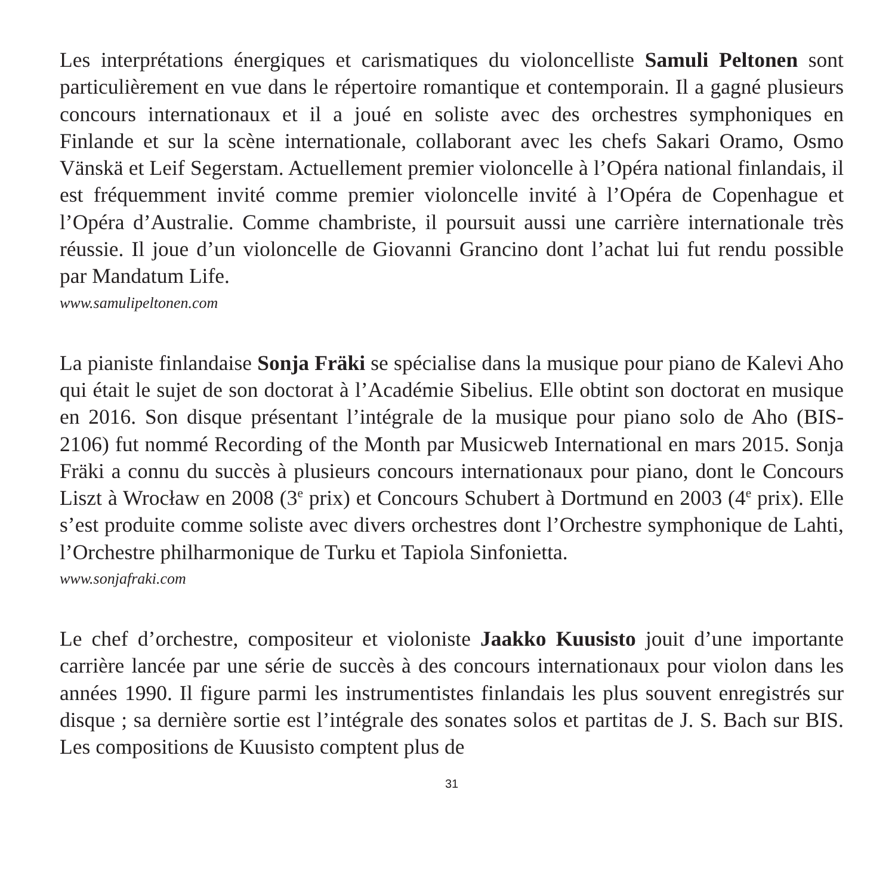Les interprétations énergiques et carismatiques du violoncelliste Samuli Peltonen sont particulièrement en vue dans le répertoire romantique et contemporain. Il a gagné plusieurs concours internationaux et il a joué en soliste avec des orchestres symphoniques en Finlande et sur la scène internationale, collaborant avec les chefs Sakari Oramo, Osmo Vänskä et Leif Segerstam. Actuellement premier violoncelle à l’Opéra national finlandais, il est fréquemment invité comme premier violoncelle invité à l’Opéra de Copenhague et l’Opéra d’Australie. Comme chambriste, il poursuit aussi une carrière internationale très réussie. Il joue d’un violoncelle de Giovanni Grancino dont l’achat lui fut rendu possible par Mandatum Life.
www.samulipeltonen.com
La pianiste finlandaise Sonja Fräki se spécialise dans la musique pour piano de Kalevi Aho qui était le sujet de son doctorat à l’Académie Sibelius. Elle obtint son doctorat en musique en 2016. Son disque présentant l’intégrale de la musique pour piano solo de Aho (BIS-2106) fut nommé Recording of the Month par Musicweb International en mars 2015. Sonja Fräki a connu du succès à plusieurs concours internationaux pour piano, dont le Concours Liszt à Wrocław en 2008 (3<sup>e</sup> prix) et Concours Schubert à Dortmund en 2003 (4<sup>e</sup> prix). Elle s’est produite comme soliste avec divers orchestres dont l’Orchestre symphonique de Lahti, l’Orchestre philharmonique de Turku et Tapiola Sinfonietta.
www.sonjafraki.com
Le chef d’orchestre, compositeur et violoniste Jaakko Kuusisto jouit d’une importante carrière lancée par une série de succès à des concours internationaux pour violon dans les années 1990. Il figure parmi les instrumentistes finlandais les plus souvent enregistrés sur disque ; sa dernière sortie est l’intégrale des sonates solos et partitas de J. S. Bach sur BIS. Les compositions de Kuusisto comptent plus de
31